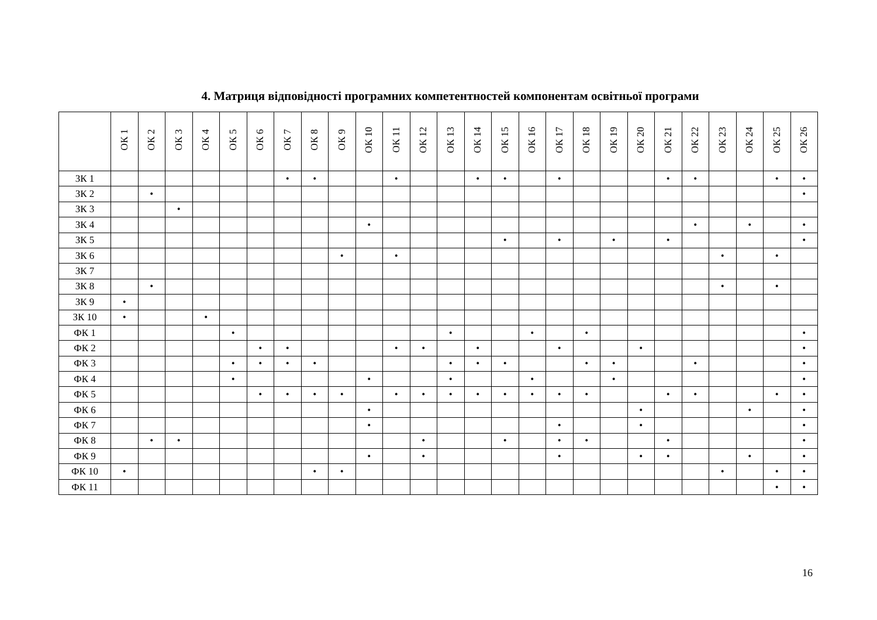4. Матриця відповідності програмних компетентностей компонентам освітньої програми
| | ОК 1 | ОК 2 | ОК 3 | ОК 4 | ОК 5 | ОК 6 | ОК 7 | ОК 8 | ОК 9 | ОК 10 | ОК 11 | ОК 12 | ОК 13 | ОК 14 | ОК 15 | ОК 16 | ОК 17 | ОК 18 | ОК 19 | ОК 20 | ОК 21 | ОК 22 | ОК 23 | ОК 24 | ОК 25 | ОК 26 |
| --- | --- | --- | --- | --- | --- | --- | --- | --- | --- | --- | --- | --- | --- | --- | --- | --- | --- | --- | --- | --- | --- | --- | --- | --- | --- | --- |
| ЗК 1 | | | | | | | • | • | | | • | | | • | • | | • | | | | • | • | | | • | • |
| ЗК 2 | | • | | | | | | | | | | | | | | | | | | | | | | | | • |
| ЗК 3 | | | • | | | | | | | | | | | | | | | | | | | | | | | |
| ЗК 4 | | | | | | | | | | • | | | | | | | | | | | | • | | • | | • |
| ЗК 5 | | | | | | | | | | | | | | | • | | • | | • | | • | | | | | • |
| ЗК 6 | | | | | | | | | • | | • | | | | | | | | | | | | • | | • | |
| ЗК 7 | | | | | | | | | | | | | | | | | | | | | | | | | | |
| ЗК 8 | | • | | | | | | | | | | | | | | | | | | | | | • | | • | |
| ЗК 9 | • | | | | | | | | | | | | | | | | | | | | | | | | | |
| ЗК 10 | • | | | • | | | | | | | | | | | | | | | | | | | | | | |
| ФК 1 | | | | | • | | | | | | | | • | | | • | | • | | | | | | | | • |
| ФК 2 | | | | | | • | • | | | | • | • | | • | | | • | | | • | | | | | | • |
| ФК 3 | | | | | • | • | • | • | | | | | • | • | • | | | • | • | | | • | | | | • |
| ФК 4 | | | | | • | | | | | • | | | • | | | • | | | • | | | | | | | • |
| ФК 5 | | | | | | • | • | • | • | | • | • | • | • | • | • | • | • | | | • | • | | | • | • |
| ФК 6 | | | | | | | | | | • | | | | | | | | | | • | | | | • | | • |
| ФК 7 | | | | | | | | | | • | | | | | | | • | | | • | | | | | | • |
| ФК 8 | | • | • | | | | | | | | | • | | | • | | • | • | | | • | | | | | • |
| ФК 9 | | | | | | | | | | • | | • | | | | | • | | | • | • | | | • | | • |
| ФК 10 | • | | | | | | | • | • | | | | | | | | | | | | | | • | | • | • |
| ФК 11 | | | | | | | | | | | | | | | | | | | | | | | | | • | • |
16